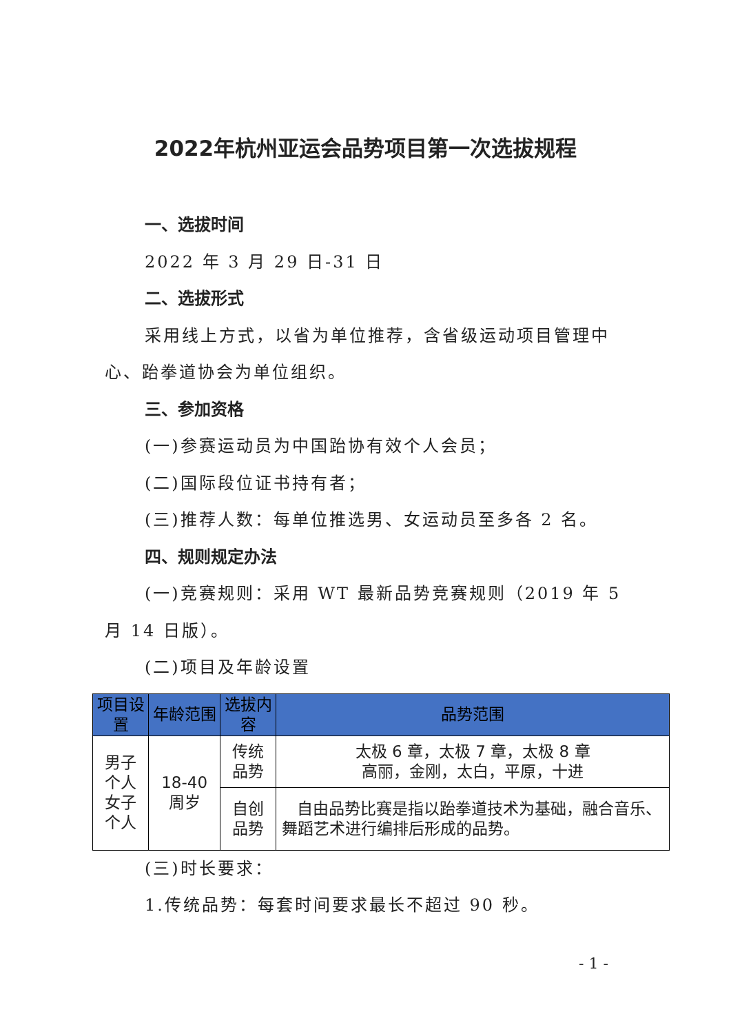2022年杭州亚运会品势项目第一次选拔规程
一、选拔时间
2022 年 3 月 29 日-31 日
二、选拔形式
采用线上方式，以省为单位推荐，含省级运动项目管理中心、跆拳道协会为单位组织。
三、参加资格
(一)参赛运动员为中国跆协有效个人会员；
(二)国际段位证书持有者；
(三)推荐人数：每单位推选男、女运动员至多各 2 名。
四、规则规定办法
(一)竞赛规则：采用 WT 最新品势竞赛规则（2019 年 5 月 14 日版）。
(二)项目及年龄设置
| 项目设置 | 年龄范围 | 选拔内容 | 品势范围 |
| --- | --- | --- | --- |
| 男子个人 女子个人 | 18-40 周岁 | 传统品势 | 太极 6 章，太极 7 章，太极 8 章 高丽，金刚，太白，平原，十进 |
| | | 自创品势 | 自由品势比赛是指以跆拳道技术为基础，融合音乐、舞蹈艺术进行编排后形成的品势。 |
(三)时长要求：
1.传统品势：每套时间要求最长不超过 90 秒。
- 1 -